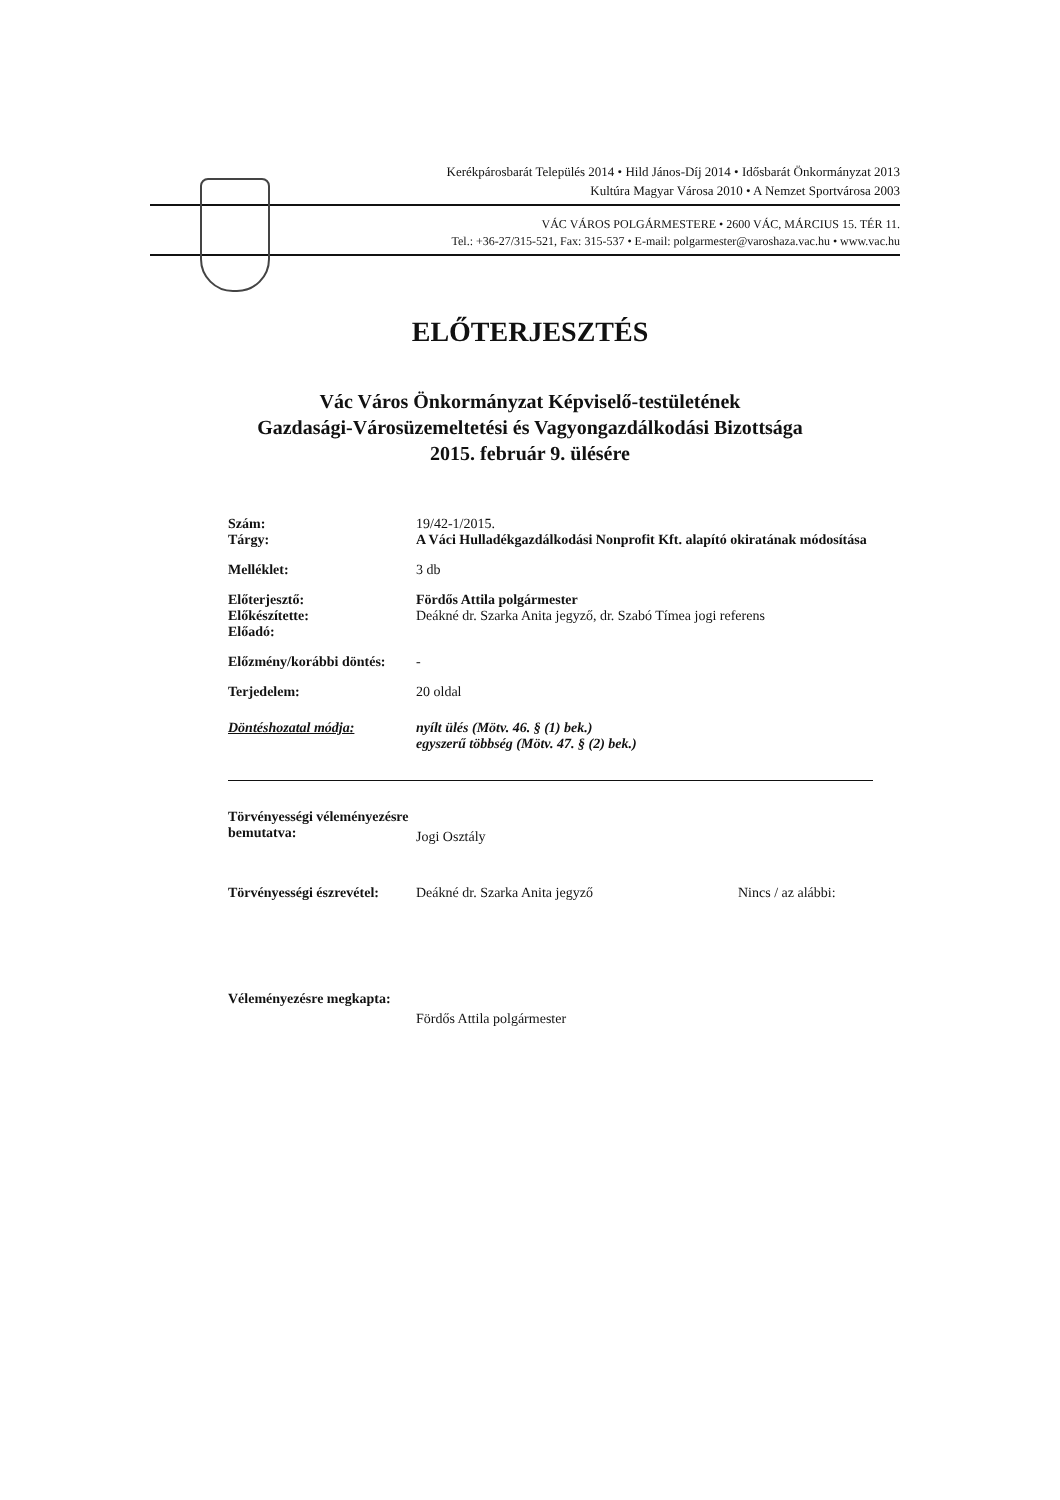Kerékpárosbarát Település 2014 • Hild János-Díj 2014 • Idősbarát Önkormányzat 2013
Kultúra Magyar Városa 2010 • A Nemzet Sportvárosa 2003
VÁC VÁROS POLGÁRMESTERE • 2600 VÁC, MÁRCIUS 15. TÉR 11.
Tel.: +36-27/315-521, Fax: 315-537 • E-mail: polgarmester@varoshaza.vac.hu • www.vac.hu
ELŐTERJESZTÉS
Vác Város Önkormányzat Képviselő-testületének
Gazdasági-Városüzemeltetési és Vagyongazdálkodási Bizottsága
2015. február 9. ülésére
Szám:
Tárgy:
19/42-1/2015.
A Váci Hulladékgazdálkodási Nonprofit Kft. alapító okiratának módosítása
Melléklet: 3 db
Előterjesztő:
Előkészítette:
Előadó:
Fördős Attila polgármester
Deákné dr. Szarka Anita jegyző, dr. Szabó Tímea jogi referens
Előzmény/korábbi döntés:
-
Terjedelem: 20 oldal
Döntéshozatal módja: nyílt ülés (Mötv. 46. § (1) bek.)
egyszerű többség (Mötv. 47. § (2) bek.)
Törvényességi véleményezésre bemutatva:
Jogi Osztály
Törvényességi észrevétel:
Deákné dr. Szarka Anita jegyző Nincs / az alábbi:
Véleményezésre megkapta:
Fördős Attila polgármester